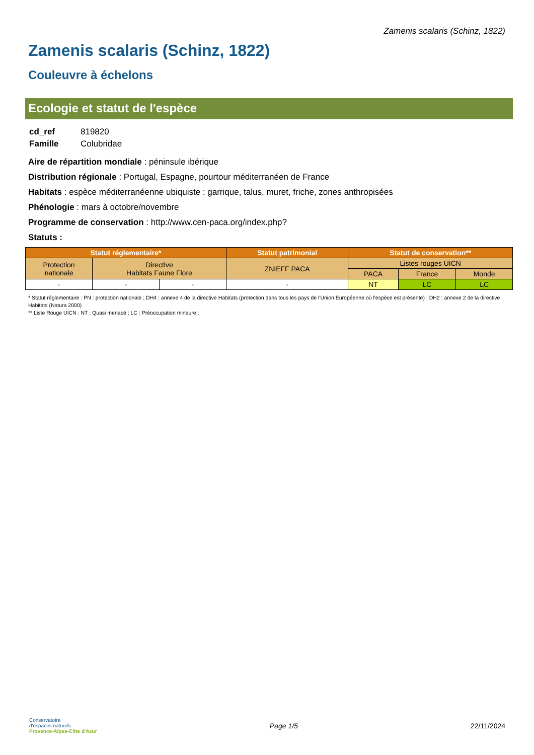Zamenis scalaris (Schinz, 1822)
Zamenis scalaris (Schinz, 1822)
Couleuvre à échelons
Ecologie et statut de l'espèce
| cd_ref | 819820 |
| Famille | Colubridae |
Aire de répartition mondiale : péninsule ibérique
Distribution régionale : Portugal, Espagne, pourtour méditerranéen de France
Habitats : espèce méditerranéenne ubiquiste : garrique, talus, muret, friche, zones anthropisées
Phénologie : mars à octobre/novembre
Programme de conservation : http://www.cen-paca.org/index.php?
Statuts :
| Statut réglementaire* | | | Statut patrimonial | Statut de conservation** | | |
| --- | --- | --- | --- | --- | --- | --- |
| Protection nationale | Directive Habitats Faune Flore | | ZNIEFF PACA | Listes rouges UICN | | |
| | | | | PACA | France | Monde |
| - | - | - | - | NT | LC | LC |
* Statut réglementaire : PN : protection nationale ; DH4 : annexe 4 de la directive Habitats (protection dans tous les pays de l'Union Européenne où l'espèce est présente) ; DH2 : annexe 2 de la directive Habitats (Natura 2000)
** Liste Rouge UICN : NT : Quasi menacé ; LC : Préoccupation mineure ;
Conservatoire
d'espaces naturels
Provence-Alpes-Côte d'Azur
Page 1/5 22/11/2024